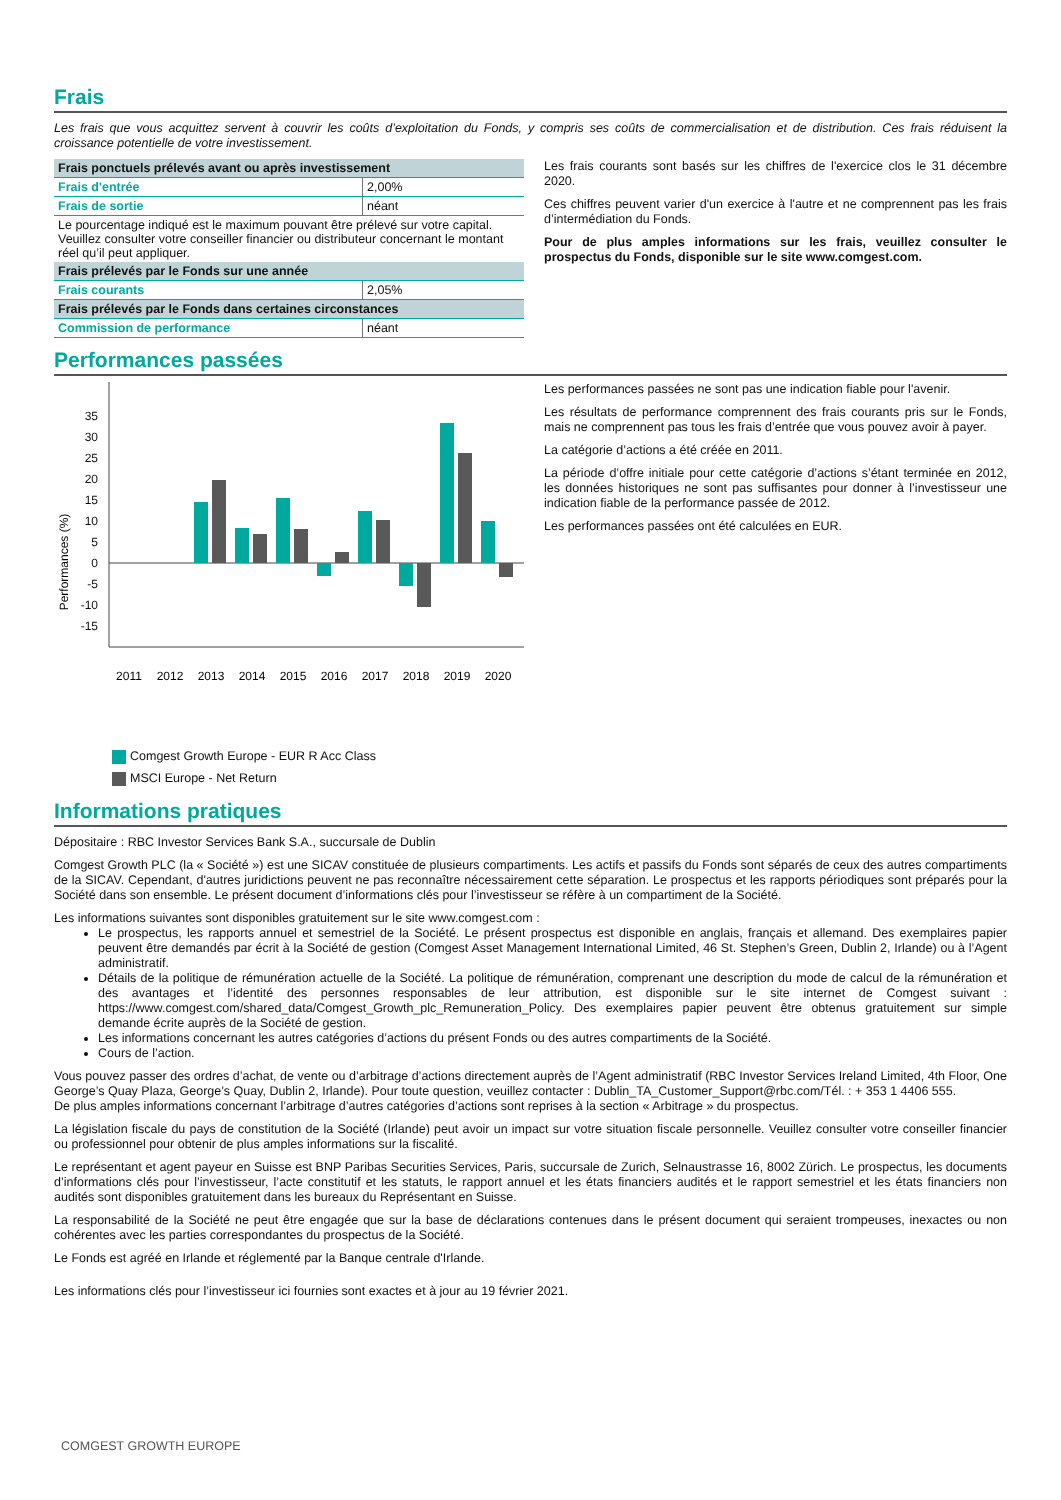Frais
Les frais que vous acquittez servent à couvrir les coûts d’exploitation du Fonds, y compris ses coûts de commercialisation et de distribution. Ces frais réduisent la croissance potentielle de votre investissement.
| Frais ponctuels prélevés avant ou après investissement | |
| Frais d'entrée | 2,00% |
| Frais de sortie | néant |
| Le pourcentage indiqué est le maximum pouvant être prélevé sur votre capital. Veuillez consulter votre conseiller financier ou distributeur concernant le montant réel qu’il peut appliquer. | |
| Frais prélevés par le Fonds sur une année | |
| Frais courants | 2,05% |
| Frais prélevés par le Fonds dans certaines circonstances | |
| Commission de performance | néant |
Les frais courants sont basés sur les chiffres de l'exercice clos le 31 décembre 2020.
Ces chiffres peuvent varier d'un exercice à l'autre et ne comprennent pas les frais d’intermédiation du Fonds.
Pour de plus amples informations sur les frais, veuillez consulter le prospectus du Fonds, disponible sur le site www.comgest.com.
Performances passées
Performances (%)
35
30
25
20
15
10
5
0
-5
-10
-15
2011
2012
2013
2014
2015
2016
2017
2018
2019
2020
Comgest Growth Europe - EUR R Acc Class
MSCI Europe - Net Return
Les performances passées ne sont pas une indication fiable pour l'avenir.
Les résultats de performance comprennent des frais courants pris sur le Fonds, mais ne comprennent pas tous les frais d’entrée que vous pouvez avoir à payer.
La catégorie d’actions a été créée en 2011.
La période d’offre initiale pour cette catégorie d’actions s’étant terminée en 2012, les données historiques ne sont pas suffisantes pour donner à l’investisseur une indication fiable de la performance passée de 2012.
Les performances passées ont été calculées en EUR.
Informations pratiques
Dépositaire : RBC Investor Services Bank S.A., succursale de Dublin
Comgest Growth PLC (la « Société ») est une SICAV constituée de plusieurs compartiments. Les actifs et passifs du Fonds sont séparés de ceux des autres compartiments de la SICAV. Cependant, d'autres juridictions peuvent ne pas reconnaître nécessairement cette séparation. Le prospectus et les rapports périodiques sont préparés pour la Société dans son ensemble. Le présent document d’informations clés pour l’investisseur se réfère à un compartiment de la Société.
Les informations suivantes sont disponibles gratuitement sur le site www.comgest.com :
Le prospectus, les rapports annuel et semestriel de la Société. Le présent prospectus est disponible en anglais, français et allemand. Des exemplaires papier peuvent être demandés par écrit à la Société de gestion (Comgest Asset Management International Limited, 46 St. Stephen’s Green, Dublin 2, Irlande) ou à l’Agent administratif.
Détails de la politique de rémunération actuelle de la Société. La politique de rémunération, comprenant une description du mode de calcul de la rémunération et des avantages et l’identité des personnes responsables de leur attribution, est disponible sur le site internet de Comgest suivant : https://www.comgest.com/shared_data/Comgest_Growth_plc_Remuneration_Policy. Des exemplaires papier peuvent être obtenus gratuitement sur simple demande écrite auprès de la Société de gestion.
Les informations concernant les autres catégories d’actions du présent Fonds ou des autres compartiments de la Société.
Cours de l’action.
Vous pouvez passer des ordres d’achat, de vente ou d’arbitrage d’actions directement auprès de l’Agent administratif (RBC Investor Services Ireland Limited, 4th Floor, One George’s Quay Plaza, George’s Quay, Dublin 2, Irlande). Pour toute question, veuillez contacter : Dublin_TA_Customer_Support@rbc.com/Tél. : + 353 1 4406 555.
De plus amples informations concernant l’arbitrage d’autres catégories d’actions sont reprises à la section « Arbitrage » du prospectus.
La législation fiscale du pays de constitution de la Société (Irlande) peut avoir un impact sur votre situation fiscale personnelle. Veuillez consulter votre conseiller financier ou professionnel pour obtenir de plus amples informations sur la fiscalité.
Le représentant et agent payeur en Suisse est BNP Paribas Securities Services, Paris, succursale de Zurich, Selnaustrasse 16, 8002 Zürich. Le prospectus, les documents d’informations clés pour l’investisseur, l’acte constitutif et les statuts, le rapport annuel et les états financiers audités et le rapport semestriel et les états financiers non audités sont disponibles gratuitement dans les bureaux du Représentant en Suisse.
La responsabilité de la Société ne peut être engagée que sur la base de déclarations contenues dans le présent document qui seraient trompeuses, inexactes ou non cohérentes avec les parties correspondantes du prospectus de la Société.
Le Fonds est agréé en Irlande et réglementé par la Banque centrale d'Irlande.
Les informations clés pour l’investisseur ici fournies sont exactes et à jour au 19 février 2021.
COMGEST GROWTH EUROPE